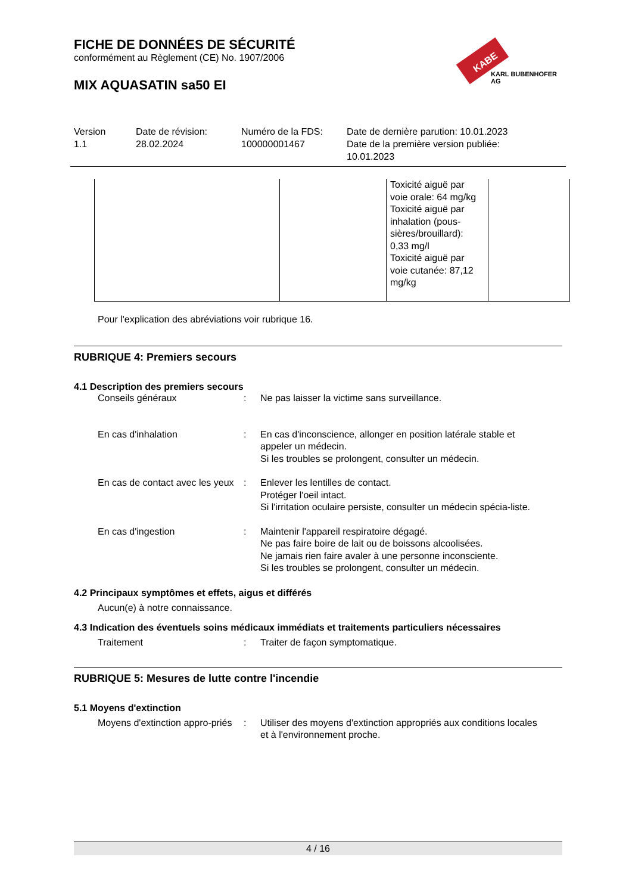FICHE DE DONNÉES DE SÉCURITÉ
conformément au Règlement (CE) No. 1907/2006
MIX AQUASATIN sa50 EI
KABE
KARL BUBENHOFER AG
Version
1.1
Date de révision:
28.02.2024
Numéro de la FDS:
100000001467
Date de dernière parution: 10.01.2023
Date de la première version publiée:
10.01.2023
| | | Toxicité aiguë par voie orale: 64 mg/kg Toxicité aiguë par inhalation (pous-sières/brouillard): 0,33 mg/l Toxicité aiguë par voie cutanée: 87,12 mg/kg | |
Pour l'explication des abréviations voir rubrique 16.
RUBRIQUE 4: Premiers secours
4.1 Description des premiers secours
Conseils généraux : Ne pas laisser la victime sans surveillance.
En cas d'inhalation : En cas d'inconscience, allonger en position latérale stable et appeler un médecin.
Si les troubles se prolongent, consulter un médecin.
En cas de contact avec les yeux
: Enlever les lentilles de contact.
Protéger l'oeil intact.
Si l'irritation oculaire persiste, consulter un médecin spécia-liste.
En cas d'ingestion : Maintenir l'appareil respiratoire dégagé.
Ne pas faire boire de lait ou de boissons alcoolisées.
Ne jamais rien faire avaler à une personne inconsciente.
Si les troubles se prolongent, consulter un médecin.
4.2 Principaux symptômes et effets, aigus et différés
Aucun(e) à notre connaissance.
4.3 Indication des éventuels soins médicaux immédiats et traitements particuliers nécessaires
Traitement : Traiter de façon symptomatique.
RUBRIQUE 5: Mesures de lutte contre l'incendie
5.1 Moyens d'extinction
Moyens d'extinction appro-priés
: Utiliser des moyens d'extinction appropriés aux conditions locales et à l'environnement proche.
4 / 16